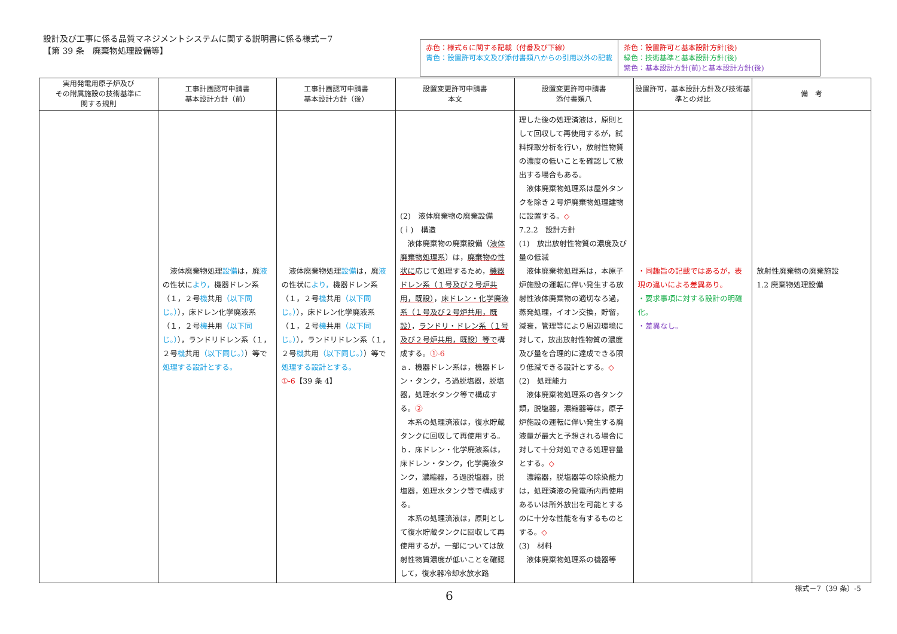設計及び工事に係る品質マネジメントシステムに関する説明書に係る様式－7
【第 39 条　廃棄物処理設備等】
赤色：様式６に関する記載（付番及び下線）
青色：設置許可本文及び添付書類八からの引用以外の記載
茶色：設置許可と基本設計方針(後)
緑色：技術基準と基本設計方針(後)
紫色：基本設計方針(前)と基本設計方針(後)
| 実用発電用原子炉及び その附属施設の技術基準に 関する規則 | 工事計画認可申請書 基本設計方針（前） | 工事計画認可申請書 基本設計方針（後） | 設置変更許可申請書 本文 | 設置変更許可申請書 添付書類八 | 設置許可，基本設計方針及び技術基準との対比 | 備 考 |
| --- | --- | --- | --- | --- | --- | --- |
| | 液体廃棄物処理 設備 は，廃 液 の性状に より， 機器ドレン系（１，２号 機 共用 （以下同じ。） ），床ドレン化学廃液系（１，２号 機 共用 （以下同じ。） ），ランドリドレン系（１，２号 機 共用 （以下同じ。） ）等で 処理する設計とする。 | 液体廃棄物処理 設備 は，廃 液 の性状に より， 機器ドレン系（１，２号 機 共用 （以下同じ。） ），床ドレン化学廃液系（１，２号 機 共用 （以下同じ。） ），ランドリドレン系（１，２号 機 共用 （以下同じ。） ）等で 処理する設計とする。 ①-6 【39 条 4】 | (2) 液体廃棄物の廃棄設備 (ｉ) 構造 液体廃棄物の廃棄設備（ 液体廃棄物処理系 ）は， 廃棄物の性状に 応じて処理するため， 機器ドレン系（１号及び２号炉共用，既設） ， 床ドレン・化学廃液系（１号及び２号炉共用，既設） ， ランドリ・ドレン系（１号及び２号炉共用，既設）等で 構成する。 ①-6 ａ．機器ドレン系は，機器ドレン・タンク，ろ過脱塩器，脱塩器，処理水タンク等で構成する。 ② 本系の処理済液は，復水貯蔵タンクに回収して再使用する。 ｂ．床ドレン・化学廃液系は，床ドレン・タンク，化学廃液タンク，濃縮器，ろ過脱塩器，脱塩器，処理水タンク等で構成する。 本系の処理済液は，原則として復水貯蔵タンクに回収して再使用するが，一部については放射性物質濃度が低いことを確認して，復水器冷却水放水路 | 理した後の処理済液は，原則として回収して再使用するが，試料採取分析を行い，放射性物質の濃度の低いことを確認して放出する場合もある。 液体廃棄物処理系は屋外タンクを除き２号炉廃棄物処理建物に設置する。 ◇ 7.2.2 設計方針 (1) 放出放射性物質の濃度及び量の低減 液体廃棄物処理系は，本原子炉施設の運転に伴い発生する放射性液体廃棄物の適切なろ過，蒸発処理，イオン交換，貯留，減衰，管理等により周辺環境に対して，放出放射性物質の濃度及び量を合理的に達成できる限り低減できる設計とする。 ◇ (2) 処理能力 液体廃棄物処理系の各タンク類，脱塩器，濃縮器等は，原子炉施設の運転に伴い発生する廃液量が最大と予想される場合に対して十分対処できる処理容量とする。 ◇ 濃縮器，脱塩器等の除染能力は，処理済液の発電所内再使用あるいは所外放出を可能とするのに十分な性能を有するものとする。 ◇ (3) 材料 液体廃棄物処理系の機器等 | ・同趣旨の記載ではあるが，表現の違いによる差異あり。 ・要求事項に対する設計の明確化。 ・差異なし。 | 放射性廃棄物の廃棄施設 1.2 廃棄物処理設備 |
様式－7（39 条）-5
6